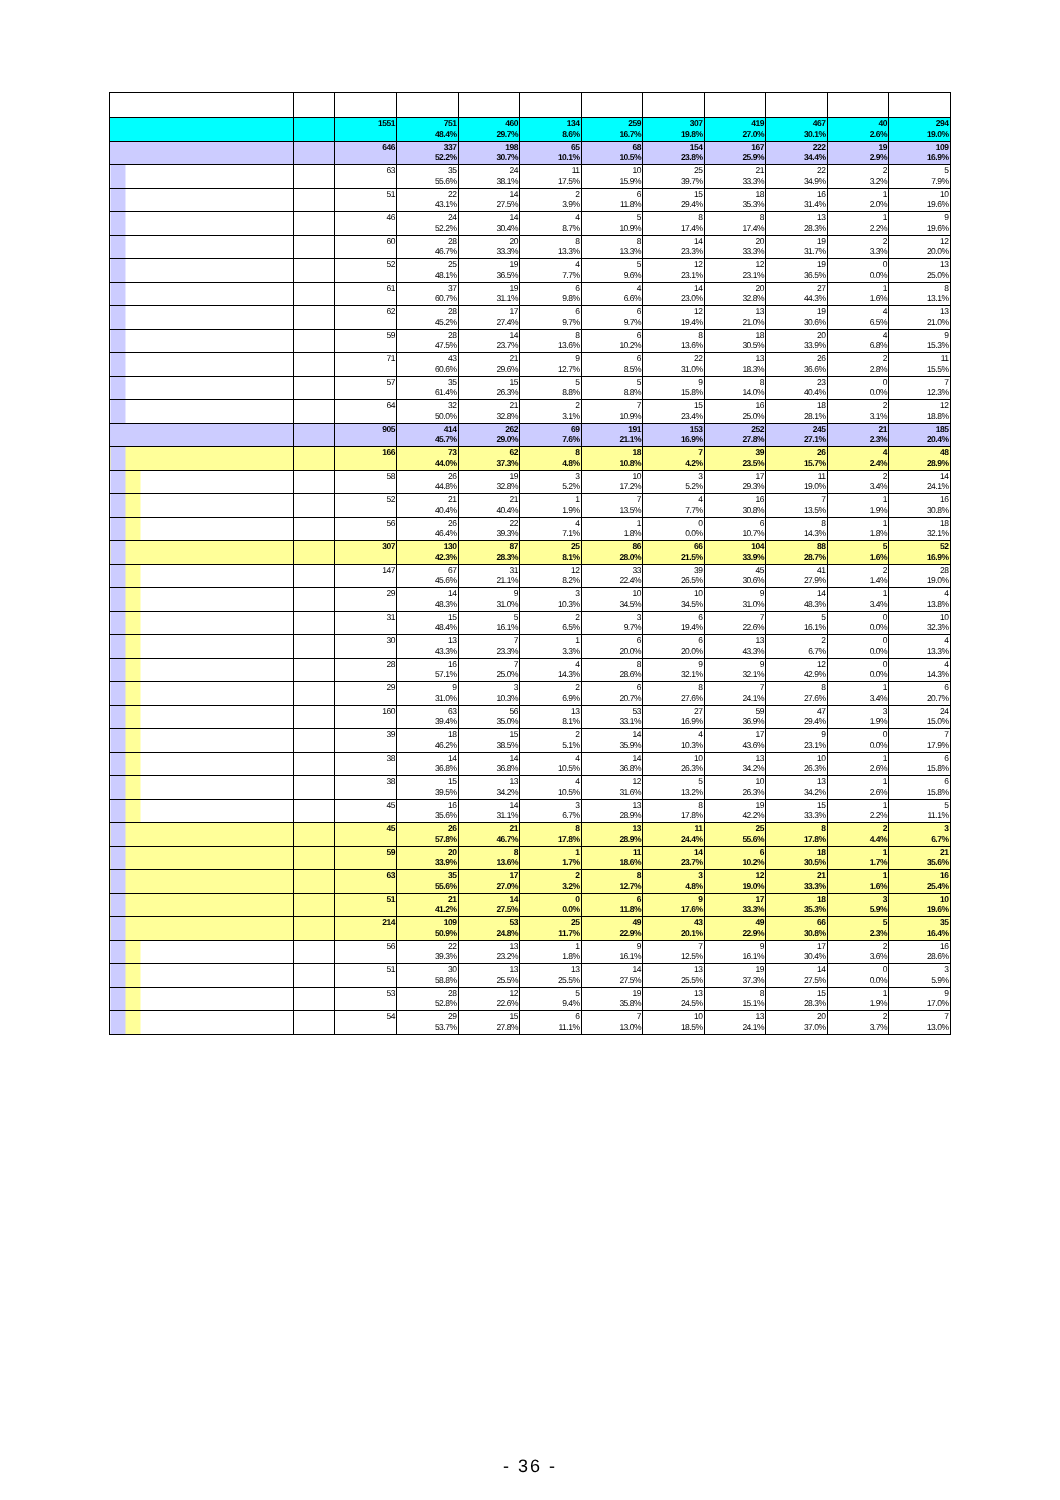| | | 1551 | 751 48.4% | 460 29.7% | 134 8.6% | 259 16.7% | 307 19.8% | 419 27.0% | 467 30.1% | 40 2.6% | 294 19.0% |
| | | 646 | 337 52.2% | 198 30.7% | 65 10.1% | 68 10.5% | 154 23.8% | 167 25.9% | 222 34.4% | 19 2.9% | 109 16.9% |
| | | 63 | 35 55.6% | 24 38.1% | 11 17.5% | 10 15.9% | 25 39.7% | 21 33.3% | 22 34.9% | 2 3.2% | 5 7.9% |
| | | 51 | 22 43.1% | 14 27.5% | 2 3.9% | 6 11.8% | 15 29.4% | 18 35.3% | 16 31.4% | 1 2.0% | 10 19.6% |
| | | 46 | 24 52.2% | 14 30.4% | 4 8.7% | 5 10.9% | 8 17.4% | 8 17.4% | 13 28.3% | 1 2.2% | 9 19.6% |
| | | 60 | 28 46.7% | 20 33.3% | 8 13.3% | 8 13.3% | 14 23.3% | 20 33.3% | 19 31.7% | 2 3.3% | 12 20.0% |
| | | 52 | 25 48.1% | 19 36.5% | 4 7.7% | 5 9.6% | 12 23.1% | 12 23.1% | 19 36.5% | 0 0.0% | 13 25.0% |
| | | 61 | 37 60.7% | 19 31.1% | 6 9.8% | 4 6.6% | 14 23.0% | 20 32.8% | 27 44.3% | 1 1.6% | 8 13.1% |
| | | 62 | 28 45.2% | 17 27.4% | 6 9.7% | 6 9.7% | 12 19.4% | 13 21.0% | 19 30.6% | 4 6.5% | 13 21.0% |
| | | 59 | 28 47.5% | 14 23.7% | 8 13.6% | 6 10.2% | 8 13.6% | 18 30.5% | 20 33.9% | 4 6.8% | 9 15.3% |
| | | 71 | 43 60.6% | 21 29.6% | 9 12.7% | 6 8.5% | 22 31.0% | 13 18.3% | 26 36.6% | 2 2.8% | 11 15.5% |
| | | 57 | 35 61.4% | 15 26.3% | 5 8.8% | 5 8.8% | 9 15.8% | 8 14.0% | 23 40.4% | 0 0.0% | 7 12.3% |
| | | 64 | 32 50.0% | 21 32.8% | 2 3.1% | 7 10.9% | 15 23.4% | 16 25.0% | 18 28.1% | 2 3.1% | 12 18.8% |
| | | 905 | 414 45.7% | 262 29.0% | 69 7.6% | 191 21.1% | 153 16.9% | 252 27.8% | 245 27.1% | 21 2.3% | 185 20.4% |
| | | 166 | 73 44.0% | 62 37.3% | 8 4.8% | 18 10.8% | 7 4.2% | 39 23.5% | 26 15.7% | 4 2.4% | 48 28.9% |
| | | 58 | 26 44.8% | 19 32.8% | 3 5.2% | 10 17.2% | 3 5.2% | 17 29.3% | 11 19.0% | 2 3.4% | 14 24.1% |
| | | 52 | 21 40.4% | 21 40.4% | 1 1.9% | 7 13.5% | 4 7.7% | 16 30.8% | 7 13.5% | 1 1.9% | 16 30.8% |
| | | 56 | 26 46.4% | 22 39.3% | 4 7.1% | 1 1.8% | 0 0.0% | 6 10.7% | 8 14.3% | 1 1.8% | 18 32.1% |
| | | 307 | 130 42.3% | 87 28.3% | 25 8.1% | 86 28.0% | 66 21.5% | 104 33.9% | 88 28.7% | 5 1.6% | 52 16.9% |
| | | 147 | 67 45.6% | 31 21.1% | 12 8.2% | 33 22.4% | 39 26.5% | 45 30.6% | 41 27.9% | 2 1.4% | 28 19.0% |
| | | 29 | 14 48.3% | 9 31.0% | 3 10.3% | 10 34.5% | 10 34.5% | 9 31.0% | 14 48.3% | 1 3.4% | 4 13.8% |
| | | 31 | 15 48.4% | 5 16.1% | 2 6.5% | 3 9.7% | 6 19.4% | 7 22.6% | 5 16.1% | 0 0.0% | 10 32.3% |
| | | 30 | 13 43.3% | 7 23.3% | 1 3.3% | 6 20.0% | 6 20.0% | 13 43.3% | 2 6.7% | 0 0.0% | 4 13.3% |
| | | 28 | 16 57.1% | 7 25.0% | 4 14.3% | 8 28.6% | 9 32.1% | 9 32.1% | 12 42.9% | 0 0.0% | 4 14.3% |
| | | 29 | 9 31.0% | 3 10.3% | 2 6.9% | 6 20.7% | 8 27.6% | 7 24.1% | 8 27.6% | 1 3.4% | 6 20.7% |
| | | 160 | 63 39.4% | 56 35.0% | 13 8.1% | 53 33.1% | 27 16.9% | 59 36.9% | 47 29.4% | 3 1.9% | 24 15.0% |
| | | 39 | 18 46.2% | 15 38.5% | 2 5.1% | 14 35.9% | 4 10.3% | 17 43.6% | 9 23.1% | 0 0.0% | 7 17.9% |
| | | 38 | 14 36.8% | 14 36.8% | 4 10.5% | 14 36.8% | 10 26.3% | 13 34.2% | 10 26.3% | 1 2.6% | 6 15.8% |
| | | 38 | 15 39.5% | 13 34.2% | 4 10.5% | 12 31.6% | 5 13.2% | 10 26.3% | 13 34.2% | 1 2.6% | 6 15.8% |
| | | 45 | 16 35.6% | 14 31.1% | 3 6.7% | 13 28.9% | 8 17.8% | 19 42.2% | 15 33.3% | 1 2.2% | 5 11.1% |
| | | 45 | 26 57.8% | 21 46.7% | 8 17.8% | 13 28.9% | 11 24.4% | 25 55.6% | 8 17.8% | 2 4.4% | 3 6.7% |
| | | 59 | 20 33.9% | 8 13.6% | 1 1.7% | 11 18.6% | 14 23.7% | 6 10.2% | 18 30.5% | 1 1.7% | 21 35.6% |
| | | 63 | 35 55.6% | 17 27.0% | 2 3.2% | 8 12.7% | 3 4.8% | 12 19.0% | 21 33.3% | 1 1.6% | 16 25.4% |
| | | 51 | 21 41.2% | 14 27.5% | 0 0.0% | 6 11.8% | 9 17.6% | 17 33.3% | 18 35.3% | 3 5.9% | 10 19.6% |
| | | 214 | 109 50.9% | 53 24.8% | 25 11.7% | 49 22.9% | 43 20.1% | 49 22.9% | 66 30.8% | 5 2.3% | 35 16.4% |
| | | 56 | 22 39.3% | 13 23.2% | 1 1.8% | 9 16.1% | 7 12.5% | 9 16.1% | 17 30.4% | 2 3.6% | 16 28.6% |
| | | 51 | 30 58.8% | 13 25.5% | 13 25.5% | 14 27.5% | 13 25.5% | 19 37.3% | 14 27.5% | 0 0.0% | 3 5.9% |
| | | 53 | 28 52.8% | 12 22.6% | 5 9.4% | 19 35.8% | 13 24.5% | 8 15.1% | 15 28.3% | 1 1.9% | 9 17.0% |
| | | 54 | 29 53.7% | 15 27.8% | 6 11.1% | 7 13.0% | 10 18.5% | 13 24.1% | 20 37.0% | 2 3.7% | 7 13.0% |
- 36 -